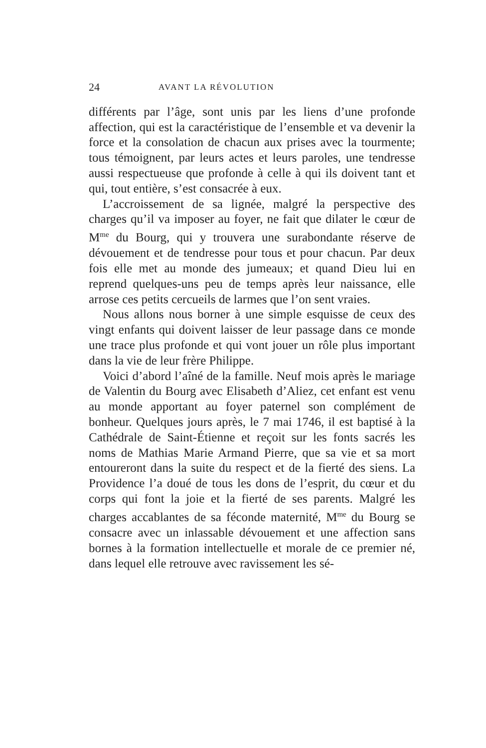24 AVANT LA RÉVOLUTION
différents par l’âge, sont unis par les liens d’une profonde affection, qui est la caractéristique de l’ensemble et va devenir la force et la consolation de chacun aux prises avec la tourmente; tous témoignent, par leurs actes et leurs paroles, une tendresse aussi respectueuse que profonde à celle à qui ils doivent tant et qui, tout entière, s’est consacrée à eux.
L’accroissement de sa lignée, malgré la perspective des charges qu’il va imposer au foyer, ne fait que dilater le cœur de M<sup>me</sup> du Bourg, qui y trouvera une surabondante réserve de dévouement et de tendresse pour tous et pour chacun. Par deux fois elle met au monde des jumeaux; et quand Dieu lui en reprend quelques-uns peu de temps après leur naissance, elle arrose ces petits cercueils de larmes que l’on sent vraies.
Nous allons nous borner à une simple esquisse de ceux des vingt enfants qui doivent laisser de leur passage dans ce monde une trace plus profonde et qui vont jouer un rôle plus important dans la vie de leur frère Philippe.
Voici d’abord l’aîné de la famille. Neuf mois après le mariage de Valentin du Bourg avec Elisabeth d’Aliez, cet enfant est venu au monde apportant au foyer paternel son complément de bonheur. Quelques jours après, le 7 mai 1746, il est baptisé à la Cathédrale de Saint-Étienne et reçoit sur les fonts sacrés les noms de Mathias Marie Armand Pierre, que sa vie et sa mort entoureront dans la suite du respect et de la fierté des siens. La Providence l’a doué de tous les dons de l’esprit, du cœur et du corps qui font la joie et la fierté de ses parents. Malgré les charges accablantes de sa féconde maternité, M<sup>me</sup> du Bourg se consacre avec un inlassable dévouement et une affection sans bornes à la formation intellectuelle et morale de ce premier né, dans lequel elle retrouve avec ravissement les sé-